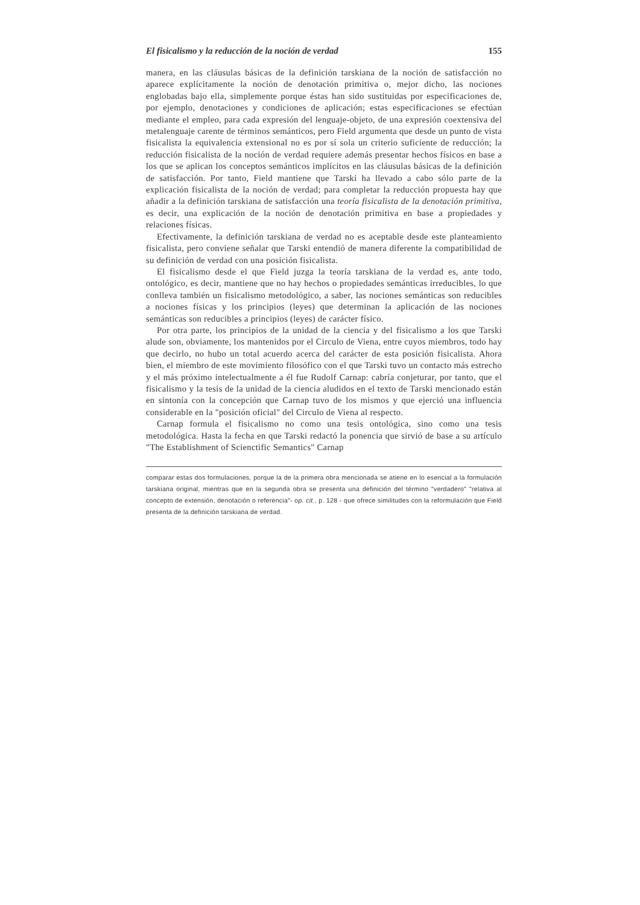El fisicalismo y la reducción de la noción de verdad 155
manera, en las cláusulas básicas de la definición tarskiana de la noción de satisfacción no aparece explícitamente la noción de denotación primitiva o, mejor dicho, las nociones englobadas bajo ella, simplemente porque éstas han sido sustituidas por especificaciones de, por ejemplo, denotaciones y condiciones de aplicación; estas especificaciones se efectúan mediante el empleo, para cada expresión del lenguaje-objeto, de una expresión coextensiva del metalenguaje carente de términos semánticos, pero Field argumenta que desde un punto de vista fisicalista la equivalencia extensional no es por sí sola un criterio suficiente de reducción; la reducción fisicalista de la noción de verdad requiere además presentar hechos físicos en base a los que se aplican los conceptos semánticos implícitos en las cláusulas básicas de la definición de satisfacción. Por tanto, Field mantiene que Tarski ha llevado a cabo sólo parte de la explicación fisicalista de la noción de verdad; para completar la reducción propuesta hay que añadir a la definición tarskiana de satisfacción una teoría fisicalista de la denotación primitiva, es decir, una explicación de la noción de denotación primitiva en base a propiedades y relaciones físicas.
Efectivamente, la definición tarskiana de verdad no es aceptable desde este planteamiento fisicalista, pero conviene señalar que Tarski entendió de manera diferente la compatibilidad de su definición de verdad con una posición fisicalista.
El fisicalismo desde el que Field juzga la teoría tarskiana de la verdad es, ante todo, ontológico, es decir, mantiene que no hay hechos o propiedades semánticas irreducibles, lo que conlleva también un fisicalismo metodológico, a saber, las nociones semánticas son reducibles a nociones físicas y los principios (leyes) que determinan la aplicación de las nociones semánticas son reducibles a principios (leyes) de carácter físico.
Por otra parte, los principios de la unidad de la ciencia y del fisicalismo a los que Tarski alude son, obviamente, los mantenidos por el Circulo de Viena, entre cuyos miembros, todo hay que decirlo, no hubo un total acuerdo acerca del carácter de esta posición fisicalista. Ahora bien, el miembro de este movimiento filosófico con el que Tarski tuvo un contacto más estrecho y el más próximo intelectualmente a él fue Rudolf Carnap: cabría conjeturar, por tanto, que el fisicalismo y la tesis de la unidad de la ciencia aludidos en el texto de Tarski mencionado están en sintonía con la concepción que Carnap tuvo de los mismos y que ejerció una influencia considerable en la "posición oficial" del Circulo de Viena al respecto.
Carnap formula el fisicalismo no como una tesis ontológica, sino como una tesis metodológica. Hasta la fecha en que Tarski redactó la ponencia que sirvió de base a su artículo "The Establishment of Scienctific Semantics" Carnap
comparar estas dos formulaciones, porque la de la primera obra mencionada se atiene en lo esencial a la formulación tarskiana original, mientras que en la segunda obra se presenta una definición del término "verdadero" "relativa al concepto de extensión, denotación o referencia"- op. cit., p. 128 - que ofrece similitudes con la reformulación que Field presenta de la definición tarskiana de verdad.